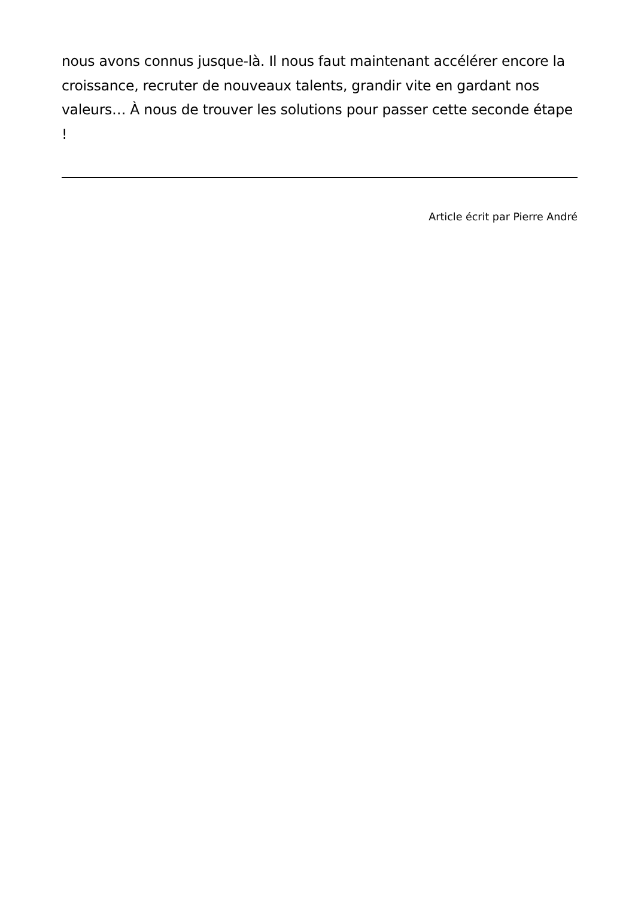nous avons connus jusque-là. Il nous faut maintenant accélérer encore la croissance, recruter de nouveaux talents, grandir vite en gardant nos valeurs… À nous de trouver les solutions pour passer cette seconde étape !
Article écrit par Pierre André